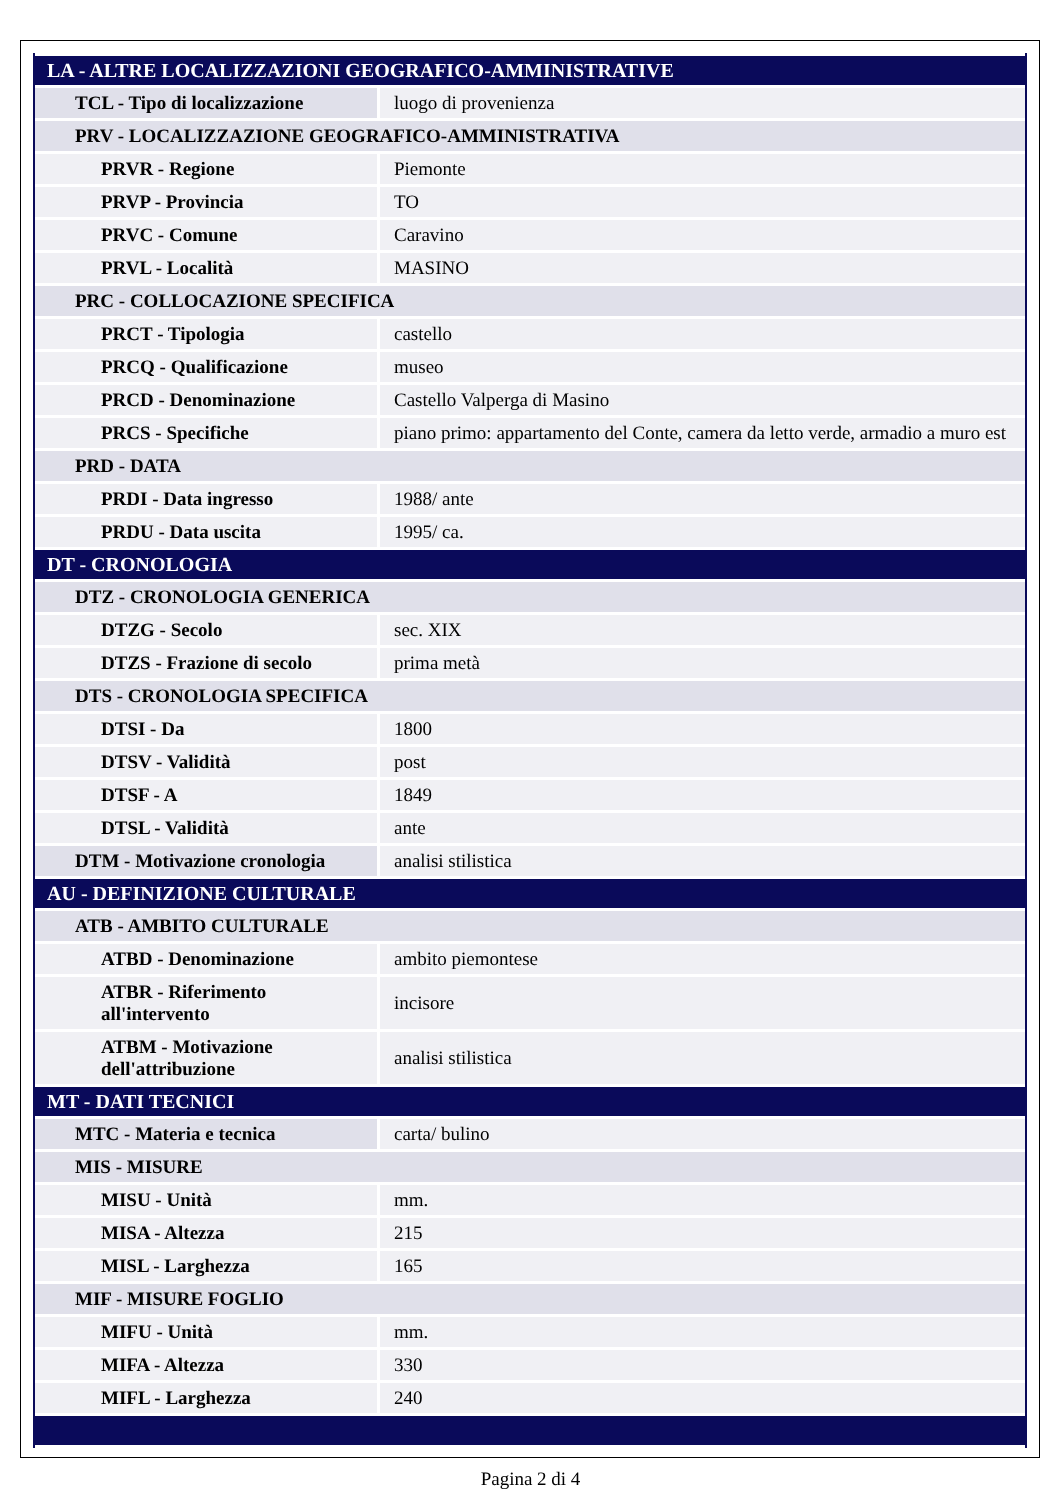| LA - ALTRE LOCALIZZAZIONI GEOGRAFICO-AMMINISTRATIVE | |
| TCL - Tipo di localizzazione | luogo di provenienza |
| PRV - LOCALIZZAZIONE GEOGRAFICO-AMMINISTRATIVA | |
| PRVR - Regione | Piemonte |
| PRVP - Provincia | TO |
| PRVC - Comune | Caravino |
| PRVL - Località | MASINO |
| PRC - COLLOCAZIONE SPECIFICA | |
| PRCT - Tipologia | castello |
| PRCQ - Qualificazione | museo |
| PRCD - Denominazione | Castello Valperga di Masino |
| PRCS - Specifiche | piano primo: appartamento del Conte, camera da letto verde, armadio a muro est |
| PRD - DATA | |
| PRDI - Data ingresso | 1988/ ante |
| PRDU - Data uscita | 1995/ ca. |
| DT - CRONOLOGIA | |
| DTZ - CRONOLOGIA GENERICA | |
| DTZG - Secolo | sec. XIX |
| DTZS - Frazione di secolo | prima metà |
| DTS - CRONOLOGIA SPECIFICA | |
| DTSI - Da | 1800 |
| DTSV - Validità | post |
| DTSF - A | 1849 |
| DTSL - Validità | ante |
| DTM - Motivazione cronologia | analisi stilistica |
| AU - DEFINIZIONE CULTURALE | |
| ATB - AMBITO CULTURALE | |
| ATBD - Denominazione | ambito piemontese |
| ATBR - Riferimento all'intervento | incisore |
| ATBM - Motivazione dell'attribuzione | analisi stilistica |
| MT - DATI TECNICI | |
| MTC - Materia e tecnica | carta/ bulino |
| MIS - MISURE | |
| MISU - Unità | mm. |
| MISA - Altezza | 215 |
| MISL - Larghezza | 165 |
| MIF - MISURE FOGLIO | |
| MIFU - Unità | mm. |
| MIFA - Altezza | 330 |
| MIFL - Larghezza | 240 |
Pagina 2 di 4